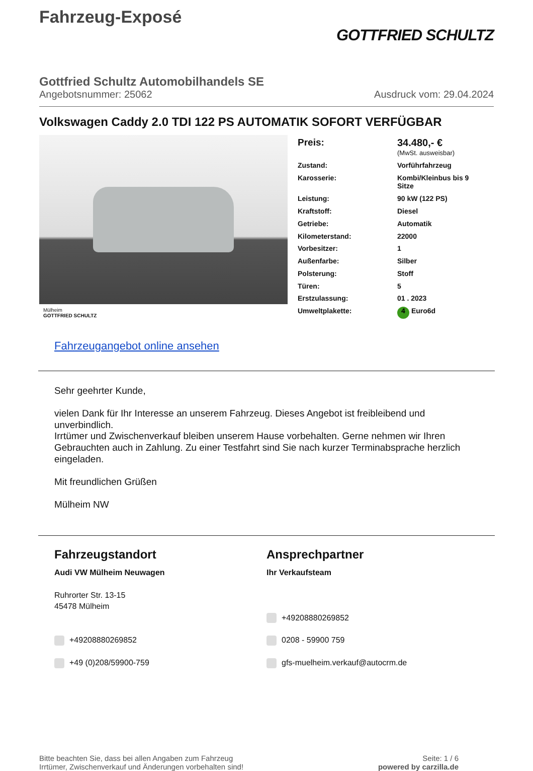Fahrzeug-Exposé
GOTTFRIED SCHULTZ
Gottfried Schultz Automobilhandels SE
Angebotsnummer: 25062 Ausdruck vom: 29.04.2024
Volkswagen Caddy 2.0 TDI 122 PS AUTOMATIK SOFORT VERFÜGBAR
Mülheim
GOTTFRIED SCHULTZ
| Preis: | 34.480,- € (MwSt. ausweisbar) |
| Zustand: | Vorführfahrzeug |
| Karosserie: | Kombi/Kleinbus bis 9 Sitze |
| Leistung: | 90 kW (122 PS) |
| Kraftstoff: | Diesel |
| Getriebe: | Automatik |
| Kilometerstand: | 22000 |
| Vorbesitzer: | 1 |
| Außenfarbe: | Silber |
| Polsterung: | Stoff |
| Türen: | 5 |
| Erstzulassung: | 01 . 2023 |
| Umweltplakette: | 4 Euro6d |
Fahrzeugangebot online ansehen
Sehr geehrter Kunde,
vielen Dank für Ihr Interesse an unserem Fahrzeug. Dieses Angebot ist freibleibend und unverbindlich.
Irrtümer und Zwischenverkauf bleiben unserem Hause vorbehalten. Gerne nehmen wir Ihren Gebrauchten auch in Zahlung. Zu einer Testfahrt sind Sie nach kurzer Terminabsprache herzlich eingeladen.
Mit freundlichen Grüßen
Mülheim NW
Fahrzeugstandort
Audi VW Mülheim Neuwagen
Ruhrorter Str. 13-15
45478 Mülheim
+49208880269852
+49 (0)208/59900-759
Ansprechpartner
Ihr Verkaufsteam
+49208880269852
0208 - 59900 759
gfs-muelheim.verkauf@autocrm.de
Bitte beachten Sie, dass bei allen Angaben zum Fahrzeug
Irrtümer, Zwischenverkauf und Änderungen vorbehalten sind!
Seite: 1 / 6
powered by carzilla.de